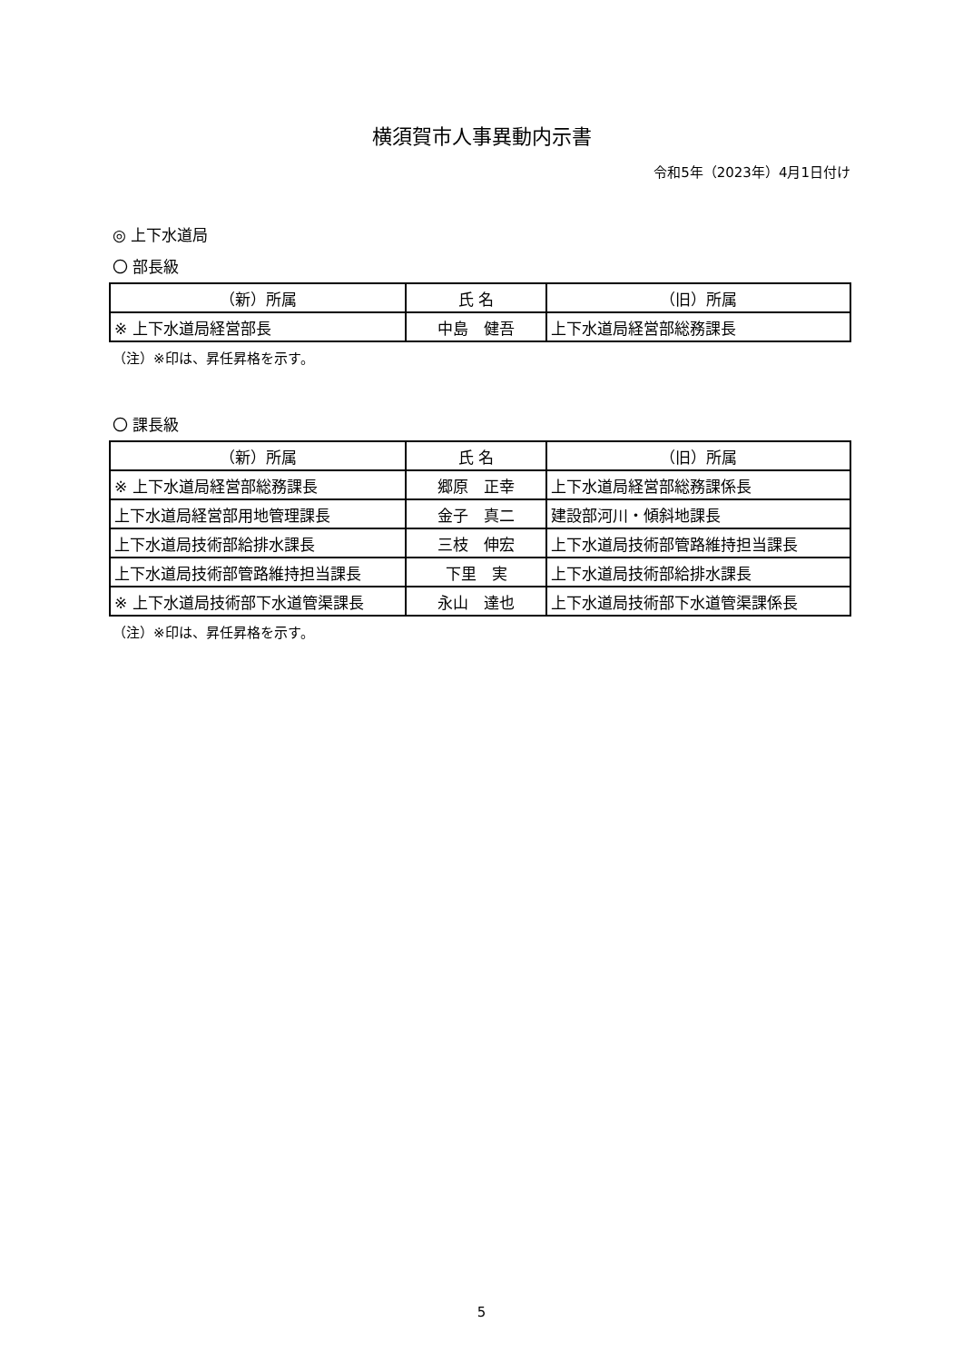横須賀市人事異動内示書
令和5年（2023年）4月1日付け
◎ 上下水道局
〇 部長級
| （新）所属 | 氏 名 | （旧）所属 |
| --- | --- | --- |
| ※ 上下水道局経営部長 | 中島 健吾 | 上下水道局経営部総務課長 |
（注）※印は、昇任昇格を示す。
〇 課長級
| （新）所属 | 氏 名 | （旧）所属 |
| --- | --- | --- |
| ※ 上下水道局経営部総務課長 | 郷原 正幸 | 上下水道局経営部総務課係長 |
| 上下水道局経営部用地管理課長 | 金子 真二 | 建設部河川・傾斜地課長 |
| 上下水道局技術部給排水課長 | 三枝 伸宏 | 上下水道局技術部管路維持担当課長 |
| 上下水道局技術部管路維持担当課長 | 下里 実 | 上下水道局技術部給排水課長 |
| ※ 上下水道局技術部下水道管渠課長 | 永山 達也 | 上下水道局技術部下水道管渠課係長 |
（注）※印は、昇任昇格を示す。
5